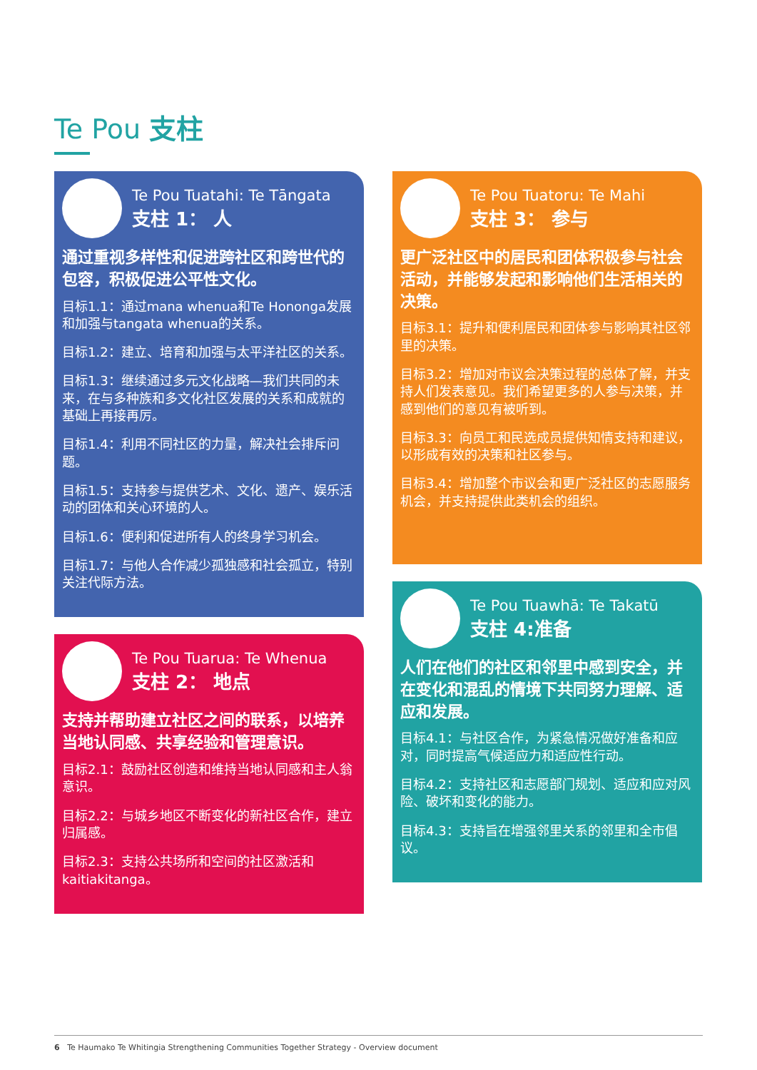Te Pou 支柱
Te Pou Tuatahi: Te Tāngata
支柱 1： 人
通过重视多样性和促进跨社区和跨世代的包容，积极促进公平性文化。
目标1.1：通过mana whenua和Te Hononga发展和加强与tangata whenua的关系。
目标1.2：建立、培育和加强与太平洋社区的关系。
目标1.3：继续通过多元文化战略—我们共同的未来，在与多种族和多文化社区发展的关系和成就的基础上再接再厉。
目标1.4：利用不同社区的力量，解决社会排斥问题。
目标1.5：支持参与提供艺术、文化、遗产、娱乐活动的团体和关心环境的人。
目标1.6：便利和促进所有人的终身学习机会。
目标1.7：与他人合作减少孤独感和社会孤立，特别关注代际方法。
Te Pou Tuarua: Te Whenua
支柱 2： 地点
支持并帮助建立社区之间的联系，以培养当地认同感、共享经验和管理意识。
目标2.1：鼓励社区创造和维持当地认同感和主人翁意识。
目标2.2：与城乡地区不断变化的新社区合作，建立归属感。
目标2.3：支持公共场所和空间的社区激活和kaitiakitanga。
Te Pou Tuatoru: Te Mahi
支柱 3： 参与
更广泛社区中的居民和团体积极参与社会活动，并能够发起和影响他们生活相关的决策。
目标3.1：提升和便利居民和团体参与影响其社区邻里的决策。
目标3.2：增加对市议会决策过程的总体了解，并支持人们发表意见。我们希望更多的人参与决策，并感到他们的意见有被听到。
目标3.3：向员工和民选成员提供知情支持和建议，以形成有效的决策和社区参与。
目标3.4：增加整个市议会和更广泛社区的志愿服务机会，并支持提供此类机会的组织。
Te Pou Tuawhā: Te Takatū
支柱 4:准备
人们在他们的社区和邻里中感到安全，并在变化和混乱的情境下共同努力理解、适应和发展。
目标4.1：与社区合作，为紧急情况做好准备和应对，同时提高气候适应力和适应性行动。
目标4.2：支持社区和志愿部门规划、适应和应对风险、破坏和变化的能力。
目标4.3：支持旨在增强邻里关系的邻里和全市倡议。
6 Te Haumako Te Whitingia Strengthening Communities Together Strategy - Overview document